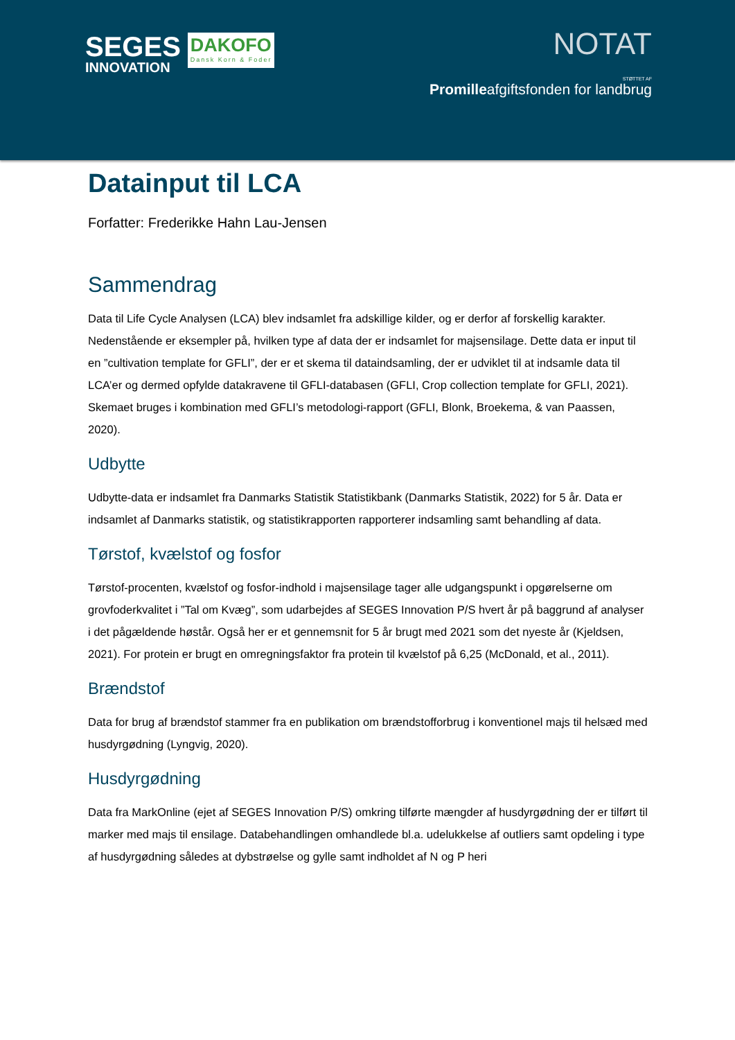SEGES
INNOVATION
DAKOFO
Dansk Korn & Foder
NOTAT
STØTTET AF
Promilleafgiftsfonden for landbrug
Datainput til LCA
Forfatter: Frederikke Hahn Lau-Jensen
Sammendrag
Data til Life Cycle Analysen (LCA) blev indsamlet fra adskillige kilder, og er derfor af forskellig karakter. Nedenstående er eksempler på, hvilken type af data der er indsamlet for majsensilage. Dette data er input til en ”cultivation template for GFLI”, der er et skema til dataindsamling, der er udviklet til at indsamle data til LCA’er og dermed opfylde datakravene til GFLI-databasen (GFLI, Crop collection template for GFLI, 2021). Skemaet bruges i kombination med GFLI’s metodologi-rapport (GFLI, Blonk, Broekema, & van Paassen, 2020).
Udbytte
Udbytte-data er indsamlet fra Danmarks Statistik Statistikbank (Danmarks Statistik, 2022) for 5 år. Data er indsamlet af Danmarks statistik, og statistikrapporten rapporterer indsamling samt behandling af data.
Tørstof, kvælstof og fosfor
Tørstof-procenten, kvælstof og fosfor-indhold i majsensilage tager alle udgangspunkt i opgørelserne om grovfoderkvalitet i ”Tal om Kvæg”, som udarbejdes af SEGES Innovation P/S hvert år på baggrund af analyser i det pågældende høstår. Også her er et gennemsnit for 5 år brugt med 2021 som det nyeste år (Kjeldsen, 2021). For protein er brugt en omregningsfaktor fra protein til kvælstof på 6,25 (McDonald, et al., 2011).
Brændstof
Data for brug af brændstof stammer fra en publikation om brændstofforbrug i konventionel majs til helsæd med husdyrgødning (Lyngvig, 2020).
Husdyrgødning
Data fra MarkOnline (ejet af SEGES Innovation P/S) omkring tilførte mængder af husdyrgødning der er tilført til marker med majs til ensilage. Databehandlingen omhandlede bl.a. udelukkelse af outliers samt opdeling i type af husdyrgødning således at dybstrøelse og gylle samt indholdet af N og P heri